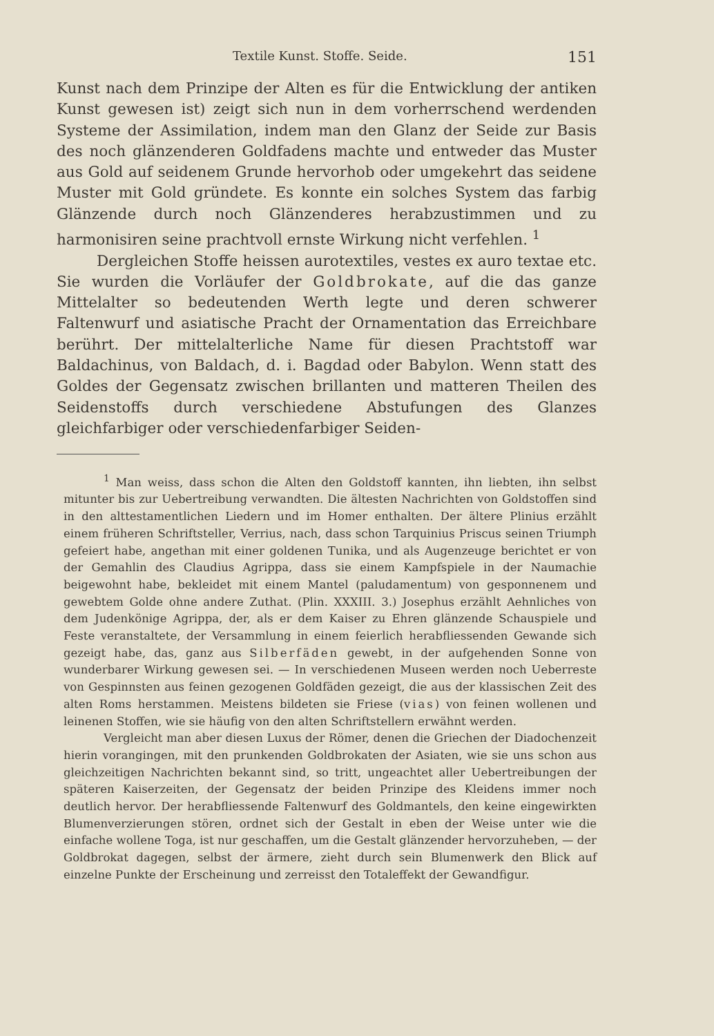Textile Kunst. Stoffe. Seide. 151
Kunst nach dem Prinzipe der Alten es für die Entwicklung der antiken Kunst gewesen ist) zeigt sich nun in dem vorherrschend werdenden Systeme der Assimilation, indem man den Glanz der Seide zur Basis des noch glänzenderen Goldfadens machte und entweder das Muster aus Gold auf seidenem Grunde hervorhob oder umgekehrt das seidene Muster mit Gold gründete. Es konnte ein solches System das farbig Glänzende durch noch Glänzenderes herabzustimmen und zu harmonisiren seine prachtvoll ernste Wirkung nicht verfehlen. <sup>1</sup>
Dergleichen Stoffe heissen aurotextiles, vestes ex auro textae etc. Sie wurden die Vorläufer der Goldbrokate, auf die das ganze Mittelalter so bedeutenden Werth legte und deren schwerer Faltenwurf und asiatische Pracht der Ornamentation das Erreichbare berührt. Der mittelalterliche Name für diesen Prachtstoff war Baldachinus, von Baldach, d. i. Bagdad oder Babylon. Wenn statt des Goldes der Gegensatz zwischen brillanten und matteren Theilen des Seidenstoffs durch verschiedene Abstufungen des Glanzes gleichfarbiger oder verschiedenfarbiger Seiden-
<sup>1</sup> Man weiss, dass schon die Alten den Goldstoff kannten, ihn liebten, ihn selbst mitunter bis zur Uebertreibung verwandten. Die ältesten Nachrichten von Goldstoffen sind in den alttestamentlichen Liedern und im Homer enthalten. Der ältere Plinius erzählt einem früheren Schriftsteller, Verrius, nach, dass schon Tarquinius Priscus seinen Triumph gefeiert habe, angethan mit einer goldenen Tunika, und als Augenzeuge berichtet er von der Gemahlin des Claudius Agrippa, dass sie einem Kampfspiele in der Naumachie beigewohnt habe, bekleidet mit einem Mantel (paludamentum) von gesponnenem und gewebtem Golde ohne andere Zuthat. (Plin. XXXIII. 3.) Josephus erzählt Aehnliches von dem Judenkönige Agrippa, der, als er dem Kaiser zu Ehren glänzende Schauspiele und Feste veranstaltete, der Versammlung in einem feierlich herabfliessenden Gewande sich gezeigt habe, das, ganz aus Silberfäden gewebt, in der aufgehenden Sonne von wunderbarer Wirkung gewesen sei. — In verschiedenen Museen werden noch Ueberreste von Gespinnsten aus feinen gezogenen Goldfäden gezeigt, die aus der klassischen Zeit des alten Roms herstammen. Meistens bildeten sie Friese (vias) von feinen wollenen und leinenen Stoffen, wie sie häufig von den alten Schriftstellern erwähnt werden.
Vergleicht man aber diesen Luxus der Römer, denen die Griechen der Diadochenzeit hierin vorangingen, mit den prunkenden Goldbrokaten der Asiaten, wie sie uns schon aus gleichzeitigen Nachrichten bekannt sind, so tritt, ungeachtet aller Uebertreibungen der späteren Kaiserzeiten, der Gegensatz der beiden Prinzipe des Kleidens immer noch deutlich hervor. Der herabfliessende Faltenwurf des Goldmantels, den keine eingewirkten Blumenverzierungen stören, ordnet sich der Gestalt in eben der Weise unter wie die einfache wollene Toga, ist nur geschaffen, um die Gestalt glänzender hervorzuheben, — der Goldbrokat dagegen, selbst der ärmere, zieht durch sein Blumenwerk den Blick auf einzelne Punkte der Erscheinung und zerreisst den Totaleffekt der Gewandfigur.